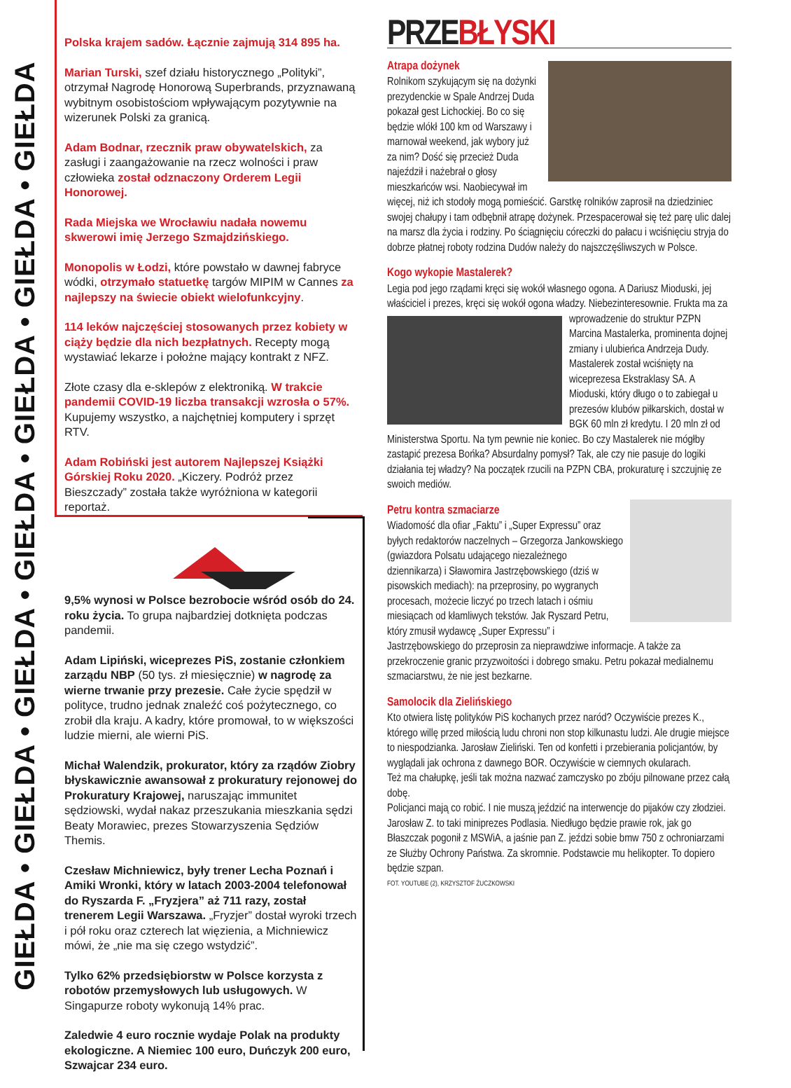GIEŁDA • GIEŁDA • GIEŁDA • GIEŁDA • GIEŁDA • GIEŁDA • GIEŁDA
Polska krajem sadów. Łącznie zajmują 314 895 ha.
Marian Turski, szef działu historycznego „Polityki”, otrzymał Nagrodę Honorową Superbrands, przyznawaną wybitnym osobistościom wpływającym pozytywnie na wizerunek Polski za granicą.
Adam Bodnar, rzecznik praw obywatelskich, za zasługi i zaangażowanie na rzecz wolności i praw człowieka został odznaczony Orderem Legii Honorowej.
Rada Miejska we Wrocławiu nadała nowemu skwerowi imię Jerzego Szmajdzińskiego.
Monopolis w Łodzi, które powstało w dawnej fabryce wódki, otrzymało statuetkę targów MIPIM w Cannes za najlepszy na świecie obiekt wielofunkcyjny.
114 leków najczęściej stosowanych przez kobiety w ciąży będzie dla nich bezpłatnych. Recepty mogą wystawiać lekarze i położne mający kontrakt z NFZ.
Złote czasy dla e-sklepów z elektroniką. W trakcie pandemii COVID-19 liczba transakcji wzrosła o 57%. Kupujemy wszystko, a najchętniej komputery i sprzęt RTV.
Adam Robiński jest autorem Najlepszej Książki Górskiej Roku 2020. „Kiczery. Podróż przez Bieszczady” została także wyróżniona w kategorii reportaż.
9,5% wynosi w Polsce bezrobocie wśród osób do 24. roku życia. To grupa najbardziej dotknięta podczas pandemii.
Adam Lipiński, wiceprezes PiS, zostanie członkiem zarządu NBP (50 tys. zł miesięcznie) w nagrodę za wierne trwanie przy prezesie. Całe życie spędził w polityce, trudno jednak znaleźć coś pożytecznego, co zrobił dla kraju. A kadry, które promował, to w większości ludzie mierni, ale wierni PiS.
Michał Walendzik, prokurator, który za rządów Ziobry błyskawicznie awansował z prokuratury rejonowej do Prokuratury Krajowej, naruszając immunitet sędziowski, wydał nakaz przeszukania mieszkania sędzi Beaty Morawiec, prezes Stowarzyszenia Sędziów Themis.
Czesław Michniewicz, były trener Lecha Poznań i Amiki Wronki, który w latach 2003-2004 telefonował do Ryszarda F. „Fryzjera” aż 711 razy, został trenerem Legii Warszawa. „Fryzjer” dostał wyroki trzech i pół roku oraz czterech lat więzienia, a Michniewicz mówi, że „nie ma się czego wstydzić”.
Tylko 62% przedsiębiorstw w Polsce korzysta z robotów przemysłowych lub usługowych. W Singapurze roboty wykonują 14% prac.
Zaledwie 4 euro rocznie wydaje Polak na produkty ekologiczne. A Niemiec 100 euro, Duńczyk 200 euro, Szwajcar 234 euro.
PRZEBŁYSKI
Atrapa dożynek
Rolnikom szykującym się na dożynki prezydenckie w Spale Andrzej Duda pokazał gest Lichockiej. Bo co się będzie wlókł 100 km od Warszawy i marnował weekend, jak wybory już za nim? Dość się przecież Duda najeździł i nażebrał o głosy mieszkańców wsi. Naobiecywał im więcej, niż ich stodoły mogą pomieścić. Garstkę rolników zaprosił na dziedziniec swojej chałupy i tam odbębnił atrapę dożynek. Przespacerował się też parę ulic dalej na marsz dla życia i rodziny. Po ściągnięciu córeczki do pałacu i wciśnięciu stryja do dobrze płatnej roboty rodzina Dudów należy do najszczęśliwszych w Polsce.
Kogo wykopie Mastalerek?
Legia pod jego rządami kręci się wokół własnego ogona. A Dariusz Mioduski, jej właściciel i prezes, kręci się wokół ogona władzy. Niebezinteresownie. Frukta ma za wprowadzenie do struktur PZPN Marcina Mastalerka, prominenta dojnej zmiany i ulubieńca Andrzeja Dudy. Mastalerek został wciśnięty na wiceprezesa Ekstraklasy SA. A Mioduski, który długo o to zabiegał u prezesów klubów piłkarskich, dostał w BGK 60 mln zł kredytu. I 20 mln zł od Ministerstwa Sportu. Na tym pewnie nie koniec. Bo czy Mastalerek nie mógłby zastąpić prezesa Bońka? Absurdalny pomysł? Tak, ale czy nie pasuje do logiki działania tej władzy? Na początek rzucili na PZPN CBA, prokuraturę i szczujnię ze swoich mediów.
Petru kontra szmaciarze
Wiadomość dla ofiar „Faktu” i „Super Expressu” oraz byłych redaktorów naczelnych – Grzegorza Jankowskiego (gwiazdora Polsatu udającego niezależnego dziennikarza) i Sławomira Jastrzębowskiego (dziś w pisowskich mediach): na przeprosiny, po wygranych procesach, możecie liczyć po trzech latach i ośmiu miesiącach od kłamliwych tekstów. Jak Ryszard Petru, który zmusił wydawcę „Super Expressu” i Jastrzębowskiego do przeprosin za nieprawdziwe informacje. A także za przekroczenie granic przyzwoitości i dobrego smaku. Petru pokazał medialnemu szmaciarstwu, że nie jest bezkarne.
Samolocik dla Zielińskiego
Kto otwiera listę polityków PiS kochanych przez naród? Oczywiście prezes K., którego willę przed miłością ludu chroni non stop kilkunastu ludzi. Ale drugie miejsce to niespodzianka. Jarosław Zieliński. Ten od konfetti i przebierania policjantów, by wyglądali jak ochrona z dawnego BOR. Oczywiście w ciemnych okularach.
Też ma chałupkę, jeśli tak można nazwać zamczysko po zbóju pilnowane przez całą dobę.
Policjanci mają co robić. I nie muszą jeździć na interwencje do pijaków czy złodziei. Jarosław Z. to taki miniprezes Podlasia. Niedługo będzie prawie rok, jak go Błaszczak pogonił z MSWiA, a jaśnie pan Z. jeździ sobie bmw 750 z ochroniarzami ze Służby Ochrony Państwa. Za skromnie. Podstawcie mu helikopter. To dopiero będzie szpan.
FOT. YOUTUBE (2), KRZYSZTOF ŻUCZKOWSKI